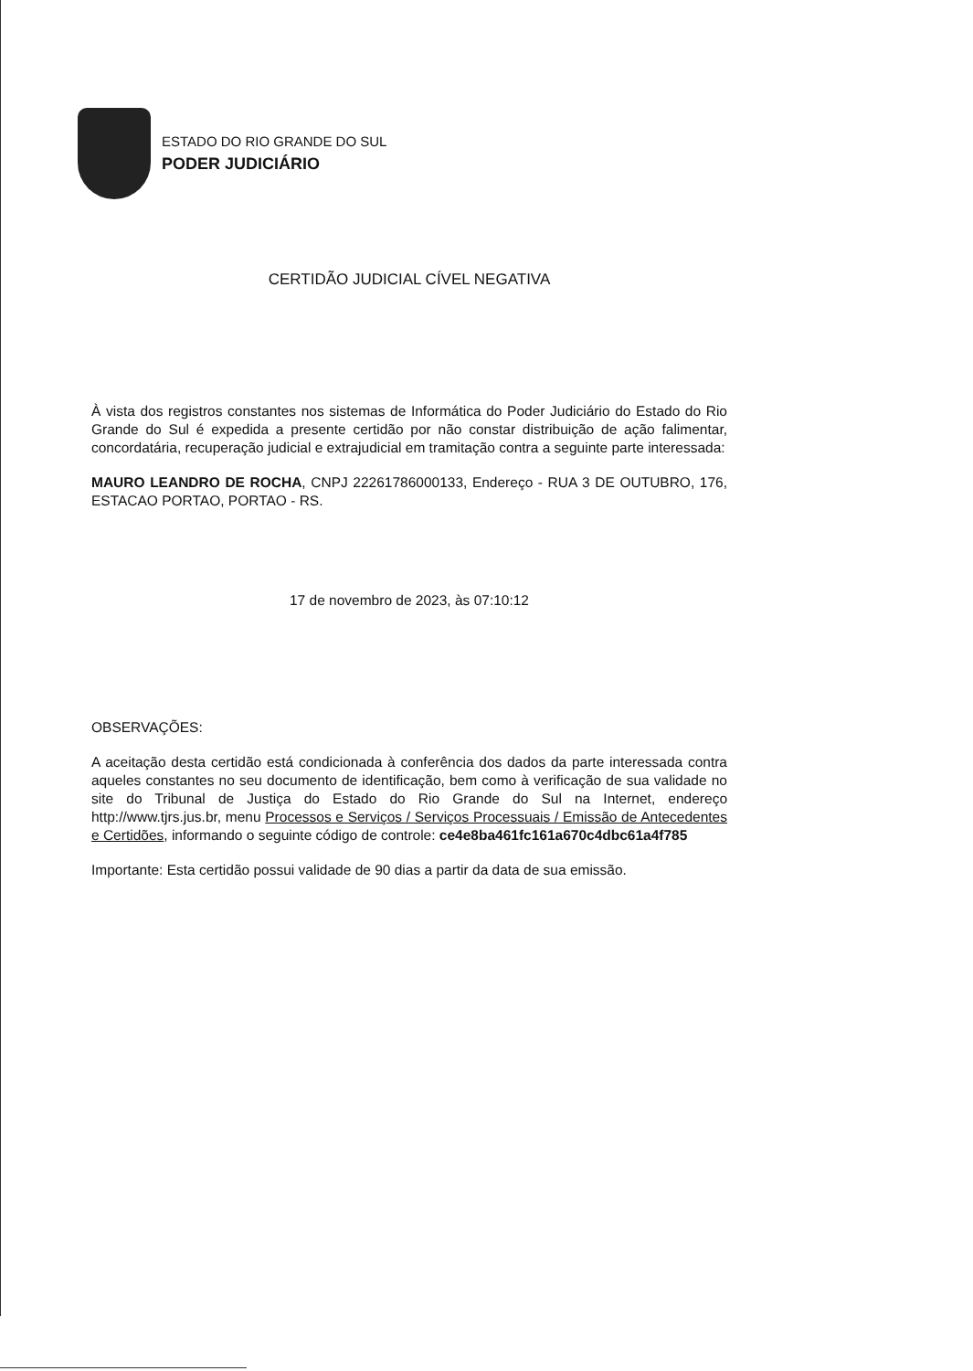ESTADO DO RIO GRANDE DO SUL
PODER JUDICIÁRIO
CERTIDÃO JUDICIAL CÍVEL NEGATIVA
À vista dos registros constantes nos sistemas de Informática do Poder Judiciário do Estado do Rio Grande do Sul é expedida a presente certidão por não constar distribuição de ação falimentar, concordatária, recuperação judicial e extrajudicial em tramitação contra a seguinte parte interessada:
MAURO LEANDRO DE ROCHA, CNPJ 22261786000133, Endereço - RUA 3 DE OUTUBRO, 176, ESTACAO PORTAO, PORTAO - RS.
17 de novembro de 2023, às 07:10:12
OBSERVAÇÕES:
A aceitação desta certidão está condicionada à conferência dos dados da parte interessada contra aqueles constantes no seu documento de identificação, bem como à verificação de sua validade no site do Tribunal de Justiça do Estado do Rio Grande do Sul na Internet, endereço http://www.tjrs.jus.br, menu Processos e Serviços / Serviços Processuais / Emissão de Antecedentes e Certidões, informando o seguinte código de controle: ce4e8ba461fc161a670c4dbc61a4f785
Importante: Esta certidão possui validade de 90 dias a partir da data de sua emissão.